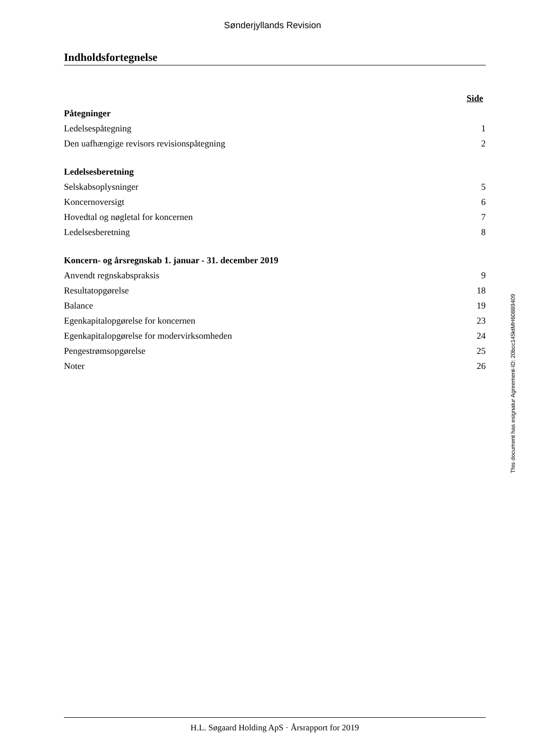Sønderjyllands Revision
Indholdsfortegnelse
| | Side |
| Påtegninger | |
| Ledelsespåtegning | 1 |
| Den uafhængige revisors revisionspåtegning | 2 |
| Ledelsesberetning | |
| Selskabsoplysninger | 5 |
| Koncernoversigt | 6 |
| Hovedtal og nøgletal for koncernen | 7 |
| Ledelsesberetning | 8 |
| Koncern- og årsregnskab 1. januar - 31. december 2019 | |
| Anvendt regnskabspraksis | 9 |
| Resultatopgørelse | 18 |
| Balance | 19 |
| Egenkapitalopgørelse for koncernen | 23 |
| Egenkapitalopgørelse for modervirksomheden | 24 |
| Pengestrømsopgørelse | 25 |
| Noter | 26 |
This document has esignatur Agreement-ID: 20bcc145ktMH60889409
H.L. Søgaard Holding ApS · Årsrapport for 2019